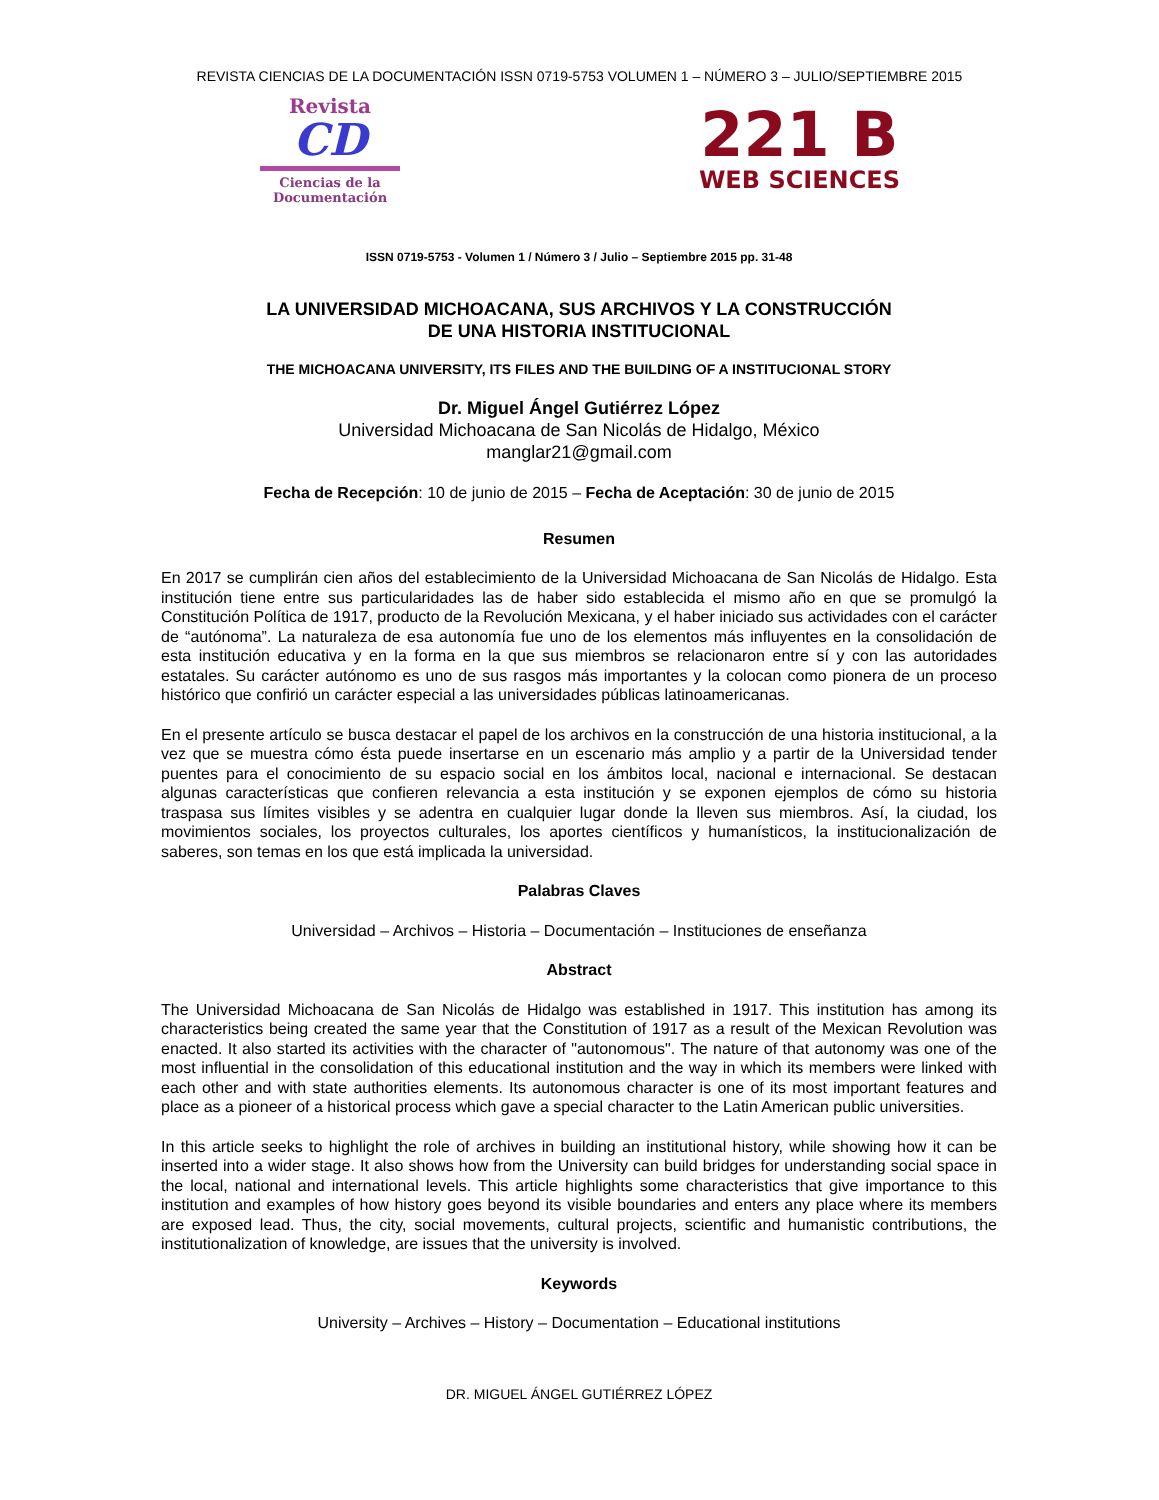REVISTA CIENCIAS DE LA DOCUMENTACIÓN ISSN 0719-5753 VOLUMEN 1 – NÚMERO 3 – JULIO/SEPTIEMBRE 2015
Revista
CD
Ciencias de la Documentación
221 B
WEB SCIENCES
ISSN 0719-5753 - Volumen 1 / Número 3 / Julio – Septiembre 2015 pp. 31-48
LA UNIVERSIDAD MICHOACANA, SUS ARCHIVOS Y LA CONSTRUCCIÓN
DE UNA HISTORIA INSTITUCIONAL
THE MICHOACANA UNIVERSITY, ITS FILES AND THE BUILDING OF A INSTITUCIONAL STORY
Dr. Miguel Ángel Gutiérrez López
Universidad Michoacana de San Nicolás de Hidalgo, México
manglar21@gmail.com
Fecha de Recepción: 10 de junio de 2015 – Fecha de Aceptación: 30 de junio de 2015
Resumen
En 2017 se cumplirán cien años del establecimiento de la Universidad Michoacana de San Nicolás de Hidalgo. Esta institución tiene entre sus particularidades las de haber sido establecida el mismo año en que se promulgó la Constitución Política de 1917, producto de la Revolución Mexicana, y el haber iniciado sus actividades con el carácter de “autónoma”. La naturaleza de esa autonomía fue uno de los elementos más influyentes en la consolidación de esta institución educativa y en la forma en la que sus miembros se relacionaron entre sí y con las autoridades estatales. Su carácter autónomo es uno de sus rasgos más importantes y la colocan como pionera de un proceso histórico que confirió un carácter especial a las universidades públicas latinoamericanas.
En el presente artículo se busca destacar el papel de los archivos en la construcción de una historia institucional, a la vez que se muestra cómo ésta puede insertarse en un escenario más amplio y a partir de la Universidad tender puentes para el conocimiento de su espacio social en los ámbitos local, nacional e internacional. Se destacan algunas características que confieren relevancia a esta institución y se exponen ejemplos de cómo su historia traspasa sus límites visibles y se adentra en cualquier lugar donde la lleven sus miembros. Así, la ciudad, los movimientos sociales, los proyectos culturales, los aportes científicos y humanísticos, la institucionalización de saberes, son temas en los que está implicada la universidad.
Palabras Claves
Universidad – Archivos – Historia – Documentación – Instituciones de enseñanza
Abstract
The Universidad Michoacana de San Nicolás de Hidalgo was established in 1917. This institution has among its characteristics being created the same year that the Constitution of 1917 as a result of the Mexican Revolution was enacted. It also started its activities with the character of "autonomous". The nature of that autonomy was one of the most influential in the consolidation of this educational institution and the way in which its members were linked with each other and with state authorities elements. Its autonomous character is one of its most important features and place as a pioneer of a historical process which gave a special character to the Latin American public universities.
In this article seeks to highlight the role of archives in building an institutional history, while showing how it can be inserted into a wider stage. It also shows how from the University can build bridges for understanding social space in the local, national and international levels. This article highlights some characteristics that give importance to this institution and examples of how history goes beyond its visible boundaries and enters any place where its members are exposed lead. Thus, the city, social movements, cultural projects, scientific and humanistic contributions, the institutionalization of knowledge, are issues that the university is involved.
Keywords
University – Archives – History – Documentation – Educational institutions
DR. MIGUEL ÁNGEL GUTIÉRREZ LÓPEZ